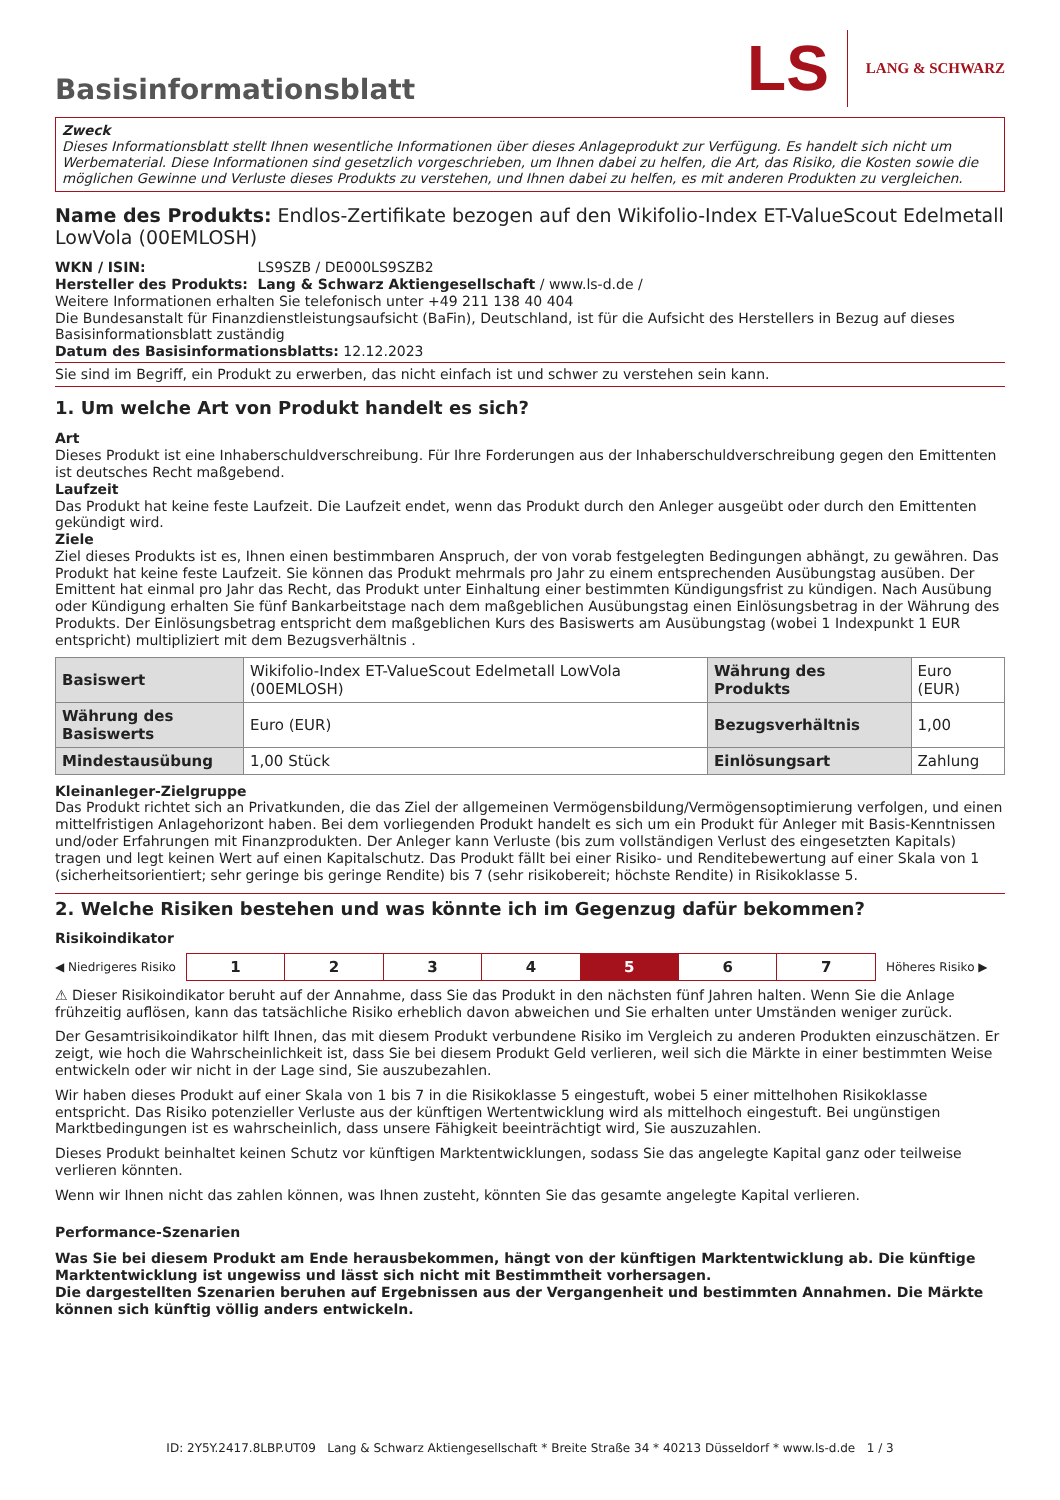Basisinformationsblatt
LS LANG & SCHWARZ
Zweck
Dieses Informationsblatt stellt Ihnen wesentliche Informationen über dieses Anlageprodukt zur Verfügung. Es handelt sich nicht um Werbematerial. Diese Informationen sind gesetzlich vorgeschrieben, um Ihnen dabei zu helfen, die Art, das Risiko, die Kosten sowie die möglichen Gewinne und Verluste dieses Produkts zu verstehen, und Ihnen dabei zu helfen, es mit anderen Produkten zu vergleichen.
Name des Produkts: Endlos-Zertifikate bezogen auf den Wikifolio-Index ET-ValueScout Edelmetall LowVola (00EMLOSH)
WKN / ISIN: LS9SZB / DE000LS9SZB2
Hersteller des Produkts: Lang & Schwarz Aktiengesellschaft / www.ls-d.de /
Weitere Informationen erhalten Sie telefonisch unter +49 211 138 40 404
Die Bundesanstalt für Finanzdienstleistungsaufsicht (BaFin), Deutschland, ist für die Aufsicht des Herstellers in Bezug auf dieses Basisinformationsblatt zuständig
Datum des Basisinformationsblatts: 12.12.2023
Sie sind im Begriff, ein Produkt zu erwerben, das nicht einfach ist und schwer zu verstehen sein kann.
1. Um welche Art von Produkt handelt es sich?
Art
Dieses Produkt ist eine Inhaberschuldverschreibung. Für Ihre Forderungen aus der Inhaberschuldverschreibung gegen den Emittenten ist deutsches Recht maßgebend.
Laufzeit
Das Produkt hat keine feste Laufzeit. Die Laufzeit endet, wenn das Produkt durch den Anleger ausgeübt oder durch den Emittenten gekündigt wird.
Ziele
Ziel dieses Produkts ist es, Ihnen einen bestimmbaren Anspruch, der von vorab festgelegten Bedingungen abhängt, zu gewähren. Das Produkt hat keine feste Laufzeit. Sie können das Produkt mehrmals pro Jahr zu einem entsprechenden Ausübungstag ausüben. Der Emittent hat einmal pro Jahr das Recht, das Produkt unter Einhaltung einer bestimmten Kündigungsfrist zu kündigen. Nach Ausübung oder Kündigung erhalten Sie fünf Bankarbeitstage nach dem maßgeblichen Ausübungstag einen Einlösungsbetrag in der Währung des Produkts. Der Einlösungsbetrag entspricht dem maßgeblichen Kurs des Basiswerts am Ausübungstag (wobei 1 Indexpunkt 1 EUR entspricht) multipliziert mit dem Bezugsverhältnis .
| Basiswert | Wikifolio-Index ET-ValueScout Edelmetall LowVola (00EMLOSH) | Währung des Produkts | Euro (EUR) |
| Währung des Basiswerts | Euro (EUR) | Bezugsverhältnis | 1,00 |
| Mindestausübung | 1,00 Stück | Einlösungsart | Zahlung |
Kleinanleger-Zielgruppe
Das Produkt richtet sich an Privatkunden, die das Ziel der allgemeinen Vermögensbildung/Vermögensoptimierung verfolgen, und einen mittelfristigen Anlagehorizont haben. Bei dem vorliegenden Produkt handelt es sich um ein Produkt für Anleger mit Basis-Kenntnissen und/oder Erfahrungen mit Finanzprodukten. Der Anleger kann Verluste (bis zum vollständigen Verlust des eingesetzten Kapitals) tragen und legt keinen Wert auf einen Kapitalschutz. Das Produkt fällt bei einer Risiko- und Renditebewertung auf einer Skala von 1 (sicherheitsorientiert; sehr geringe bis geringe Rendite) bis 7 (sehr risikobereit; höchste Rendite) in Risikoklasse 5.
2. Welche Risiken bestehen und was könnte ich im Gegenzug dafür bekommen?
Risikoindikator
◀ Niedrigeres Risiko
| 1 | 2 | 3 | 4 | 5 | 6 | 7 |
Höheres Risiko ▶
⚠ Dieser Risikoindikator beruht auf der Annahme, dass Sie das Produkt in den nächsten fünf Jahren halten. Wenn Sie die Anlage frühzeitig auflösen, kann das tatsächliche Risiko erheblich davon abweichen und Sie erhalten unter Umständen weniger zurück.
Der Gesamtrisikoindikator hilft Ihnen, das mit diesem Produkt verbundene Risiko im Vergleich zu anderen Produkten einzuschätzen. Er zeigt, wie hoch die Wahrscheinlichkeit ist, dass Sie bei diesem Produkt Geld verlieren, weil sich die Märkte in einer bestimmten Weise entwickeln oder wir nicht in der Lage sind, Sie auszubezahlen.
Wir haben dieses Produkt auf einer Skala von 1 bis 7 in die Risikoklasse 5 eingestuft, wobei 5 einer mittelhohen Risikoklasse entspricht. Das Risiko potenzieller Verluste aus der künftigen Wertentwicklung wird als mittelhoch eingestuft. Bei ungünstigen Marktbedingungen ist es wahrscheinlich, dass unsere Fähigkeit beeinträchtigt wird, Sie auszuzahlen.
Dieses Produkt beinhaltet keinen Schutz vor künftigen Marktentwicklungen, sodass Sie das angelegte Kapital ganz oder teilweise verlieren könnten.
Wenn wir Ihnen nicht das zahlen können, was Ihnen zusteht, könnten Sie das gesamte angelegte Kapital verlieren.
Performance-Szenarien
Was Sie bei diesem Produkt am Ende herausbekommen, hängt von der künftigen Marktentwicklung ab. Die künftige Marktentwicklung ist ungewiss und lässt sich nicht mit Bestimmtheit vorhersagen.
Die dargestellten Szenarien beruhen auf Ergebnissen aus der Vergangenheit und bestimmten Annahmen. Die Märkte können sich künftig völlig anders entwickeln.
ID: 2Y5Y.2417.8LBP.UT09 Lang & Schwarz Aktiengesellschaft * Breite Straße 34 * 40213 Düsseldorf * www.ls-d.de 1 / 3